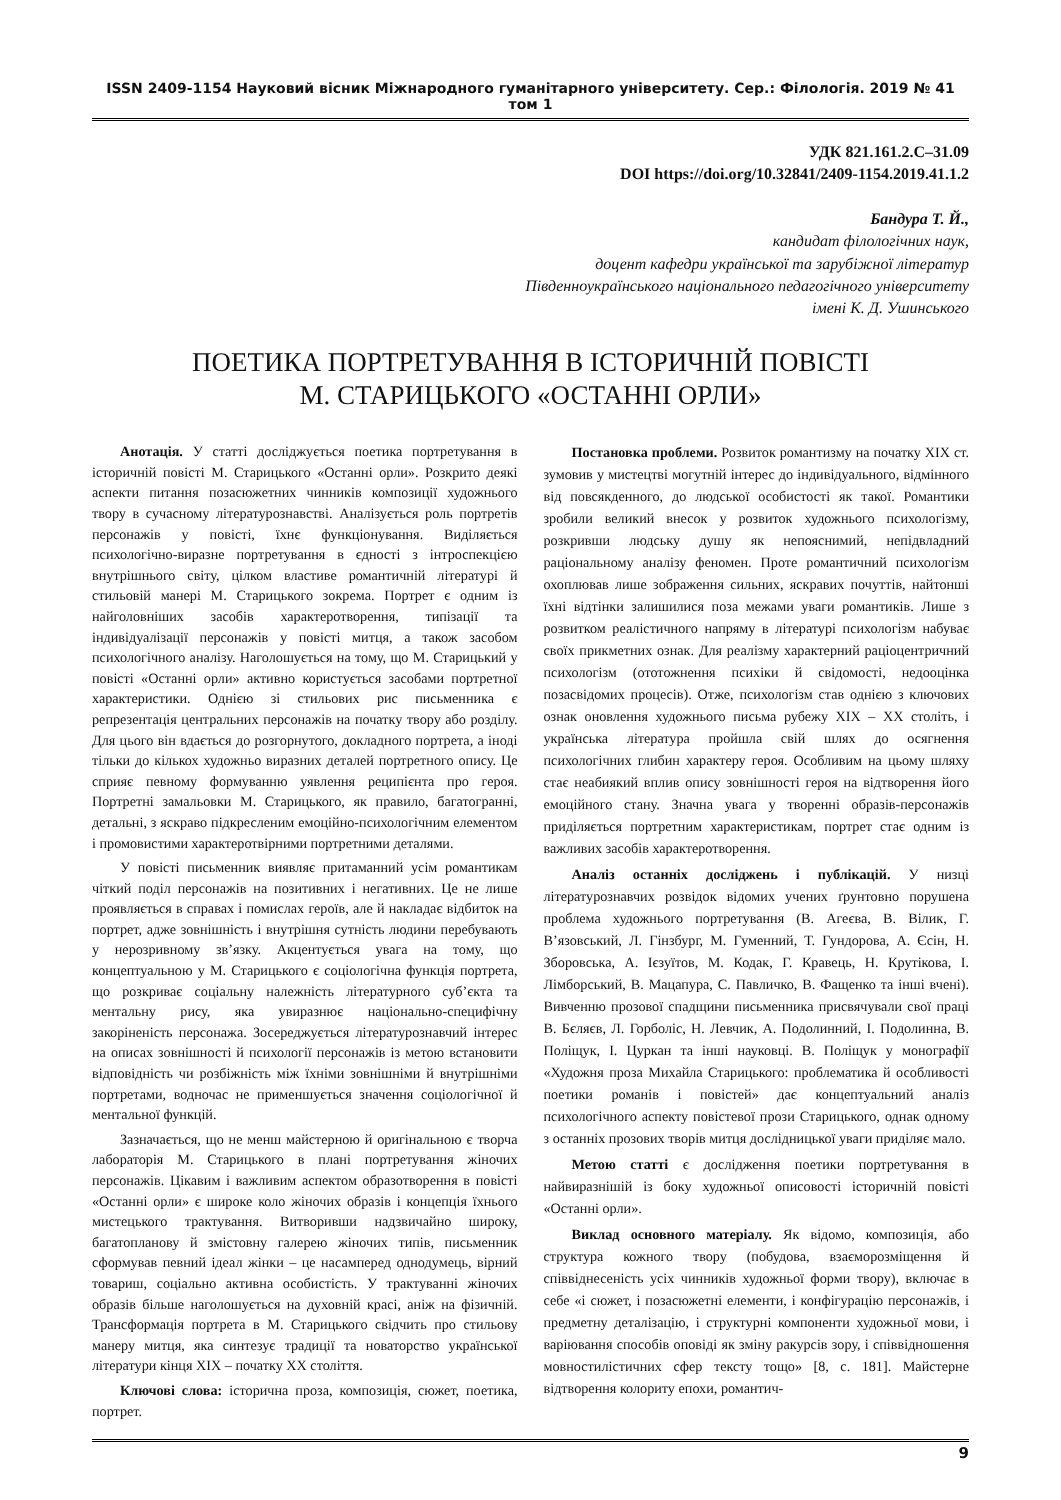ISSN 2409-1154 Науковий вісник Міжнародного гуманітарного університету. Сер.: Філологія. 2019 № 41 том 1
УДК 821.161.2.С–31.09
DOI https://doi.org/10.32841/2409-1154.2019.41.1.2
Бандура Т. Й.,
кандидат філологічних наук,
доцент кафедри української та зарубіжної літератур
Південноукраїнського національного педагогічного університету
імені К. Д. Ушинського
ПОЕТИКА ПОРТРЕТУВАННЯ В ІСТОРИЧНІЙ ПОВІСТІ
М. СТАРИЦЬКОГО «ОСТАННІ ОРЛИ»
Анотація. У статті досліджується поетика портретування в історичній повісті М. Старицького «Останні орли». Розкрито деякі аспекти питання позасюжетних чинників композиції художнього твору в сучасному літературознавстві. Аналізується роль портретів персонажів у повісті, їхнє функціонування. Виділяється психологічно-виразне портретування в єдності з інтроспекцією внутрішнього світу, цілком властиве романтичній літературі й стильовій манері М. Старицького зокрема. Портрет є одним із найголовніших засобів характеротворення, типізації та індивідуалізації персонажів у повісті митця, а також засобом психологічного аналізу. Наголошується на тому, що М. Старицький у повісті «Останні орли» активно користується засобами портретної характеристики. Однією зі стильових рис письменника є репрезентація центральних персонажів на початку твору або розділу. Для цього він вдається до розгорнутого, докладного портрета, а іноді тільки до кількох художньо виразних деталей портретного опису. Це сприяє певному формуванню уявлення реципієнта про героя. Портретні замальовки М. Старицького, як правило, багатогранні, детальні, з яскраво підкресленим емоційно-психологічним елементом і промовистими характеротвірними портретними деталями.
У повісті письменник виявляє притаманний усім романтикам чіткий поділ персонажів на позитивних і негативних. Це не лише проявляється в справах і помислах героїв, але й накладає відбиток на портрет, адже зовнішність і внутрішня сутність людини перебувають у нерозривному зв’язку. Акцентується увага на тому, що концептуальною у М. Старицького є соціологічна функція портрета, що розкриває соціальну належність літературного суб’єкта та ментальну рису, яка увиразнює національно-специфічну закоріненість персонажа. Зосереджується літературознавчий інтерес на описах зовнішності й психології персонажів із метою встановити відповідність чи розбіжність між їхніми зовнішніми й внутрішніми портретами, водночас не применшується значення соціологічної й ментальної функцій.
Зазначається, що не менш майстерною й оригінальною є творча лабораторія М. Старицького в плані портретування жіночих персонажів. Цікавим і важливим аспектом образотворення в повісті «Останні орли» є широке коло жіночих образів і концепція їхнього мистецького трактування. Витворивши надзвичайно широку, багатопланову й змістовну галерею жіночих типів, письменник сформував певний ідеал жінки – це насамперед однодумець, вірний товариш, соціально активна особистість. У трактуванні жіночих образів більше наголошується на духовній красі, аніж на фізичній. Трансформація портрета в М. Старицького свідчить про стильову манеру митця, яка синтезує традиції та новаторство української літератури кінця ХІХ – початку ХХ століття.
Ключові слова: історична проза, композиція, сюжет, поетика, портрет.
Постановка проблеми. Розвиток романтизму на початку ХІХ ст. зумовив у мистецтві могутній інтерес до індивідуального, відмінного від повсякденного, до людської особистості як такої. Романтики зробили великий внесок у розвиток художнього психологізму, розкривши людську душу як непояснимий, непідвладний раціональному аналізу феномен. Проте романтичний психологізм охоплював лише зображення сильних, яскравих почуттів, найтонші їхні відтінки залишилися поза межами уваги романтиків. Лише з розвитком реалістичного напряму в літературі психологізм набуває своїх прикметних ознак. Для реалізму характерний раціоцентричний психологізм (ототожнення психіки й свідомості, недооцінка позасвідомих процесів). Отже, психологізм став однією з ключових ознак оновлення художнього письма рубежу ХІХ – ХХ століть, і українська література пройшла свій шлях до осягнення психологічних глибин характеру героя. Особливим на цьому шляху стає неабиякий вплив опису зовнішності героя на відтворення його емоційного стану. Значна увага у творенні образів-персонажів приділяється портретним характеристикам, портрет стає одним із важливих засобів характеротворення.
Аналіз останніх досліджень і публікацій. У низці літературознавчих розвідок відомих учених ґрунтовно порушена проблема художнього портретування (В. Агеєва, В. Вілик, Г. В’язовський, Л. Гінзбург, М. Гуменний, Т. Гундорова, А. Єсін, Н. Зборовська, А. Ієзуїтов, М. Кодак, Г. Кравець, Н. Крутікова, І. Лімборський, В. Мацапура, С. Павличко, В. Фащенко та інші вчені). Вивченню прозової спадщини письменника присвячували свої праці В. Бєляєв, Л. Горболіс, Н. Левчик, А. Подолинний, І. Подолинна, В. Поліщук, І. Цуркан та інші науковці. В. Поліщук у монографії «Художня проза Михайла Старицького: проблематика й особливості поетики романів і повістей» дає концептуальний аналіз психологічного аспекту повістевої прози Старицького, однак одному з останніх прозових творів митця дослідницької уваги приділяє мало.
Метою статті є дослідження поетики портретування в найвиразнішій із боку художньої описовості історичній повісті «Останні орли».
Виклад основного матеріалу. Як відомо, композиція, або структура кожного твору (побудова, взаєморозміщення й співвіднесеність усіх чинників художньої форми твору), включає в себе «і сюжет, і позасюжетні елементи, і конфігурацію персонажів, і предметну деталізацію, і структурні компоненти художньої мови, і варіювання способів оповіді як зміну ракурсів зору, і співвідношення мовностилістичних сфер тексту тощо» [8, с. 181]. Майстерне відтворення колориту епохи, романтич-
9